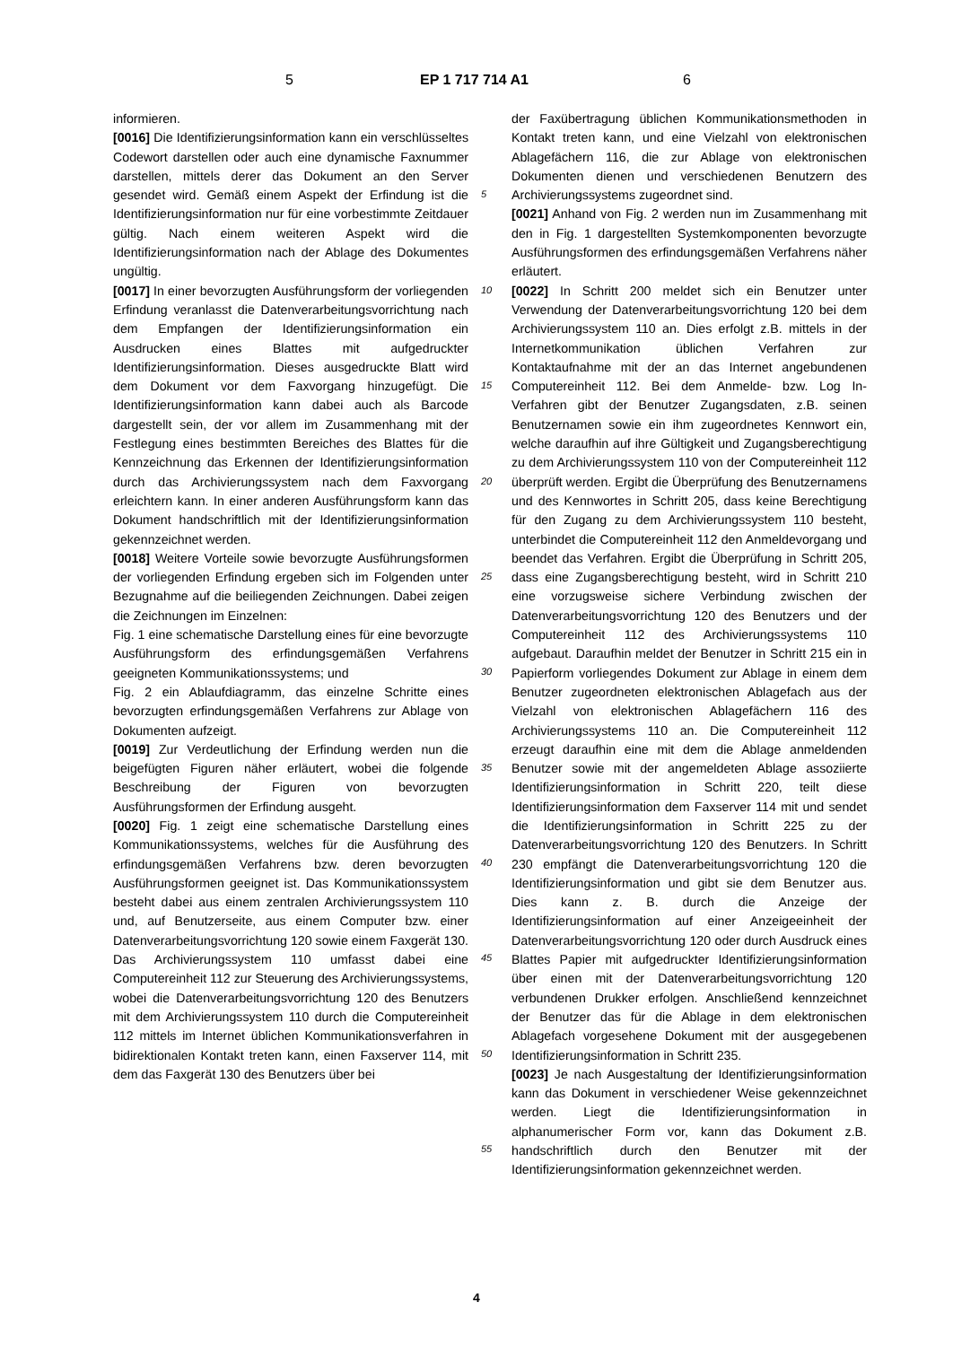5 EP 1 717 714 A1 6
informieren.
[0016] Die Identifizierungsinformation kann ein verschlüsseltes Codewort darstellen oder auch eine dynamische Faxnummer darstellen, mittels derer das Dokument an den Server gesendet wird. Gemäß einem Aspekt der Erfindung ist die Identifizierungsinformation nur für eine vorbestimmte Zeitdauer gültig. Nach einem weiteren Aspekt wird die Identifizierungsinformation nach der Ablage des Dokumentes ungültig.
[0017] In einer bevorzugten Ausführungsform der vorliegenden Erfindung veranlasst die Datenverarbeitungsvorrichtung nach dem Empfangen der Identifizierungsinformation ein Ausdrucken eines Blattes mit aufgedruckter Identifizierungsinformation. Dieses ausgedruckte Blatt wird dem Dokument vor dem Faxvorgang hinzugefügt. Die Identifizierungsinformation kann dabei auch als Barcode dargestellt sein, der vor allem im Zusammenhang mit der Festlegung eines bestimmten Bereiches des Blattes für die Kennzeichnung das Erkennen der Identifizierungsinformation durch das Archivierungssystem nach dem Faxvorgang erleichtern kann. In einer anderen Ausführungsform kann das Dokument handschriftlich mit der Identifizierungsinformation gekennzeichnet werden.
[0018] Weitere Vorteile sowie bevorzugte Ausführungsformen der vorliegenden Erfindung ergeben sich im Folgenden unter Bezugnahme auf die beiliegenden Zeichnungen. Dabei zeigen die Zeichnungen im Einzelnen:
Fig. 1 eine schematische Darstellung eines für eine bevorzugte Ausführungsform des erfindungsgemäßen Verfahrens geeigneten Kommunikationssystems; und
Fig. 2 ein Ablaufdiagramm, das einzelne Schritte eines bevorzugten erfindungsgemäßen Verfahrens zur Ablage von Dokumenten aufzeigt.
[0019] Zur Verdeutlichung der Erfindung werden nun die beigefügten Figuren näher erläutert, wobei die folgende Beschreibung der Figuren von bevorzugten Ausführungsformen der Erfindung ausgeht.
[0020] Fig. 1 zeigt eine schematische Darstellung eines Kommunikationssystems, welches für die Ausführung des erfindungsgemäßen Verfahrens bzw. deren bevorzugten Ausführungsformen geeignet ist. Das Kommunikationssystem besteht dabei aus einem zentralen Archivierungssystem 110 und, auf Benutzerseite, aus einem Computer bzw. einer Datenverarbeitungsvorrichtung 120 sowie einem Faxgerät 130. Das Archivierungssystem 110 umfasst dabei eine Computereinheit 112 zur Steuerung des Archivierungssystems, wobei die Datenverarbeitungsvorrichtung 120 des Benutzers mit dem Archivierungssystem 110 durch die Computereinheit 112 mittels im Internet üblichen Kommunikationsverfahren in bidirektionalen Kontakt treten kann, einen Faxserver 114, mit dem das Faxgerät 130 des Benutzers über bei
der Faxübertragung üblichen Kommunikationsmethoden in Kontakt treten kann, und eine Vielzahl von elektronischen Ablagefächern 116, die zur Ablage von elektronischen Dokumenten dienen und verschiedenen Benutzern des Archivierungssystems zugeordnet sind.
[0021] Anhand von Fig. 2 werden nun im Zusammenhang mit den in Fig. 1 dargestellten Systemkomponenten bevorzugte Ausführungsformen des erfindungsgemäßen Verfahrens näher erläutert.
[0022] In Schritt 200 meldet sich ein Benutzer unter Verwendung der Datenverarbeitungsvorrichtung 120 bei dem Archivierungssystem 110 an. Dies erfolgt z.B. mittels in der Internetkommunikation üblichen Verfahren zur Kontaktaufnahme mit der an das Internet angebundenen Computereinheit 112. Bei dem Anmelde- bzw. Log In-Verfahren gibt der Benutzer Zugangsdaten, z.B. seinen Benutzernamen sowie ein ihm zugeordnetes Kennwort ein, welche daraufhin auf ihre Gültigkeit und Zugangsberechtigung zu dem Archivierungssystem 110 von der Computereinheit 112 überprüft werden. Ergibt die Überprüfung des Benutzernamens und des Kennwortes in Schritt 205, dass keine Berechtigung für den Zugang zu dem Archivierungssystem 110 besteht, unterbindet die Computereinheit 112 den Anmeldevorgang und beendet das Verfahren. Ergibt die Überprüfung in Schritt 205, dass eine Zugangsberechtigung besteht, wird in Schritt 210 eine vorzugsweise sichere Verbindung zwischen der Datenverarbeitungsvorrichtung 120 des Benutzers und der Computereinheit 112 des Archivierungssystems 110 aufgebaut. Daraufhin meldet der Benutzer in Schritt 215 ein in Papierform vorliegendes Dokument zur Ablage in einem dem Benutzer zugeordneten elektronischen Ablagefach aus der Vielzahl von elektronischen Ablagefächern 116 des Archivierungssystems 110 an. Die Computereinheit 112 erzeugt daraufhin eine mit dem die Ablage anmeldenden Benutzer sowie mit der angemeldeten Ablage assoziierte Identifizierungsinformation in Schritt 220, teilt diese Identifizierungsinformation dem Faxserver 114 mit und sendet die Identifizierungsinformation in Schritt 225 zu der Datenverarbeitungsvorrichtung 120 des Benutzers. In Schritt 230 empfängt die Datenverarbeitungsvorrichtung 120 die Identifizierungsinformation und gibt sie dem Benutzer aus. Dies kann z. B. durch die Anzeige der Identifizierungsinformation auf einer Anzeigeeinheit der Datenverarbeitungsvorrichtung 120 oder durch Ausdruck eines Blattes Papier mit aufgedruckter Identifizierungsinformation über einen mit der Datenverarbeitungsvorrichtung 120 verbundenen Drukker erfolgen. Anschließend kennzeichnet der Benutzer das für die Ablage in dem elektronischen Ablagefach vorgesehene Dokument mit der ausgegebenen Identifizierungsinformation in Schritt 235.
[0023] Je nach Ausgestaltung der Identifizierungsinformation kann das Dokument in verschiedener Weise gekennzeichnet werden. Liegt die Identifizierungsinformation in alphanumerischer Form vor, kann das Dokument z.B. handschriftlich durch den Benutzer mit der Identifizierungsinformation gekennzeichnet werden.
5
10
15
20
25
30
35
40
45
50
55
4